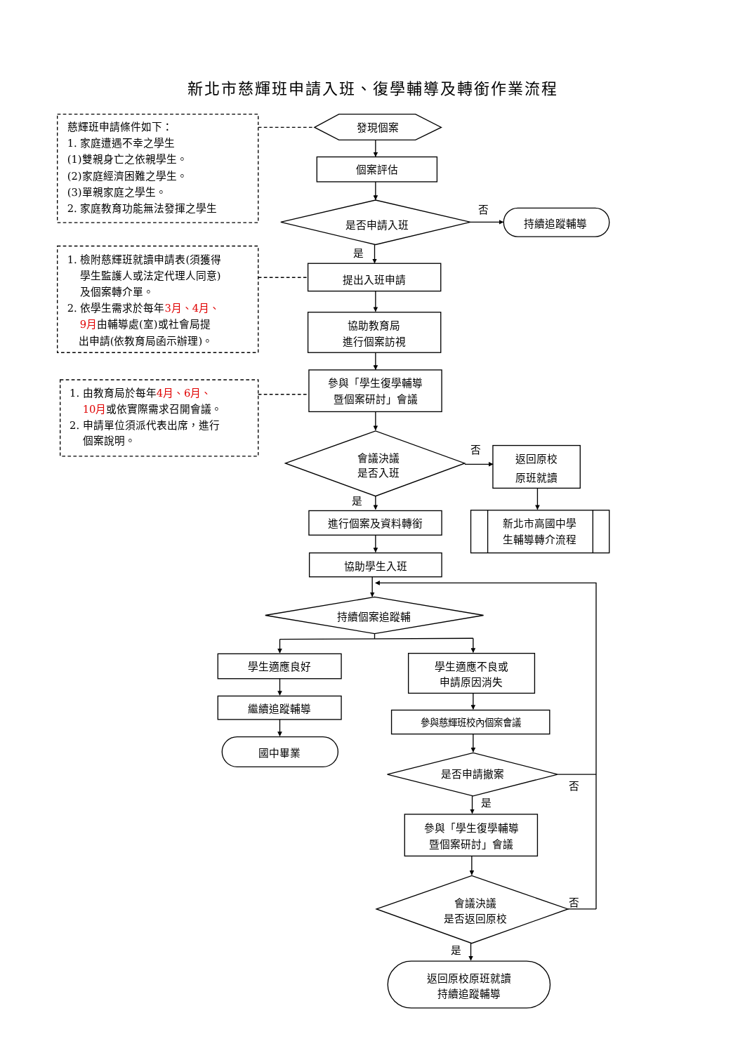新北市慈輝班申請入班、復學輔導及轉銜作業流程
慈輝班申請條件如下：
1. 家庭遭遇不幸之學生
(1)雙親身亡之依親學生。
(2)家庭經濟困難之學生。
(3)單親家庭之學生。
2. 家庭教育功能無法發揮之學生
發現個案
個案評估
是否申請入班
否
持續追蹤輔導
是
1. 檢附慈輝班就讀申請表(須獲得
學生監護人或法定代理人同意)
及個案轉介單。
2. 依學生需求於每年3月、4月、
9月由輔導處(室)或社會局提
出申請(依教育局函示辦理)。
提出入班申請
協助教育局
進行個案訪視
1. 由教育局於每年4月、6月、
10月或依實際需求召開會議。
2. 申請單位須派代表出席，進行
個案說明。
參與「學生復學輔導
暨個案研討」會議
會議決議
是否入班
否
返回原校
原班就讀
新北市高國中學
生輔導轉介流程
是
進行個案及資料轉銜
協助學生入班
持續個案追蹤輔
學生適應良好
繼續追蹤輔導
國中畢業
學生適應不良或
申請原因消失
參與慈輝班校內個案會議
是否申請撤案
否
是
參與「學生復學輔導
暨個案研討」會議
會議決議
是否返回原校
否
是
返回原校原班就讀
持續追蹤輔導